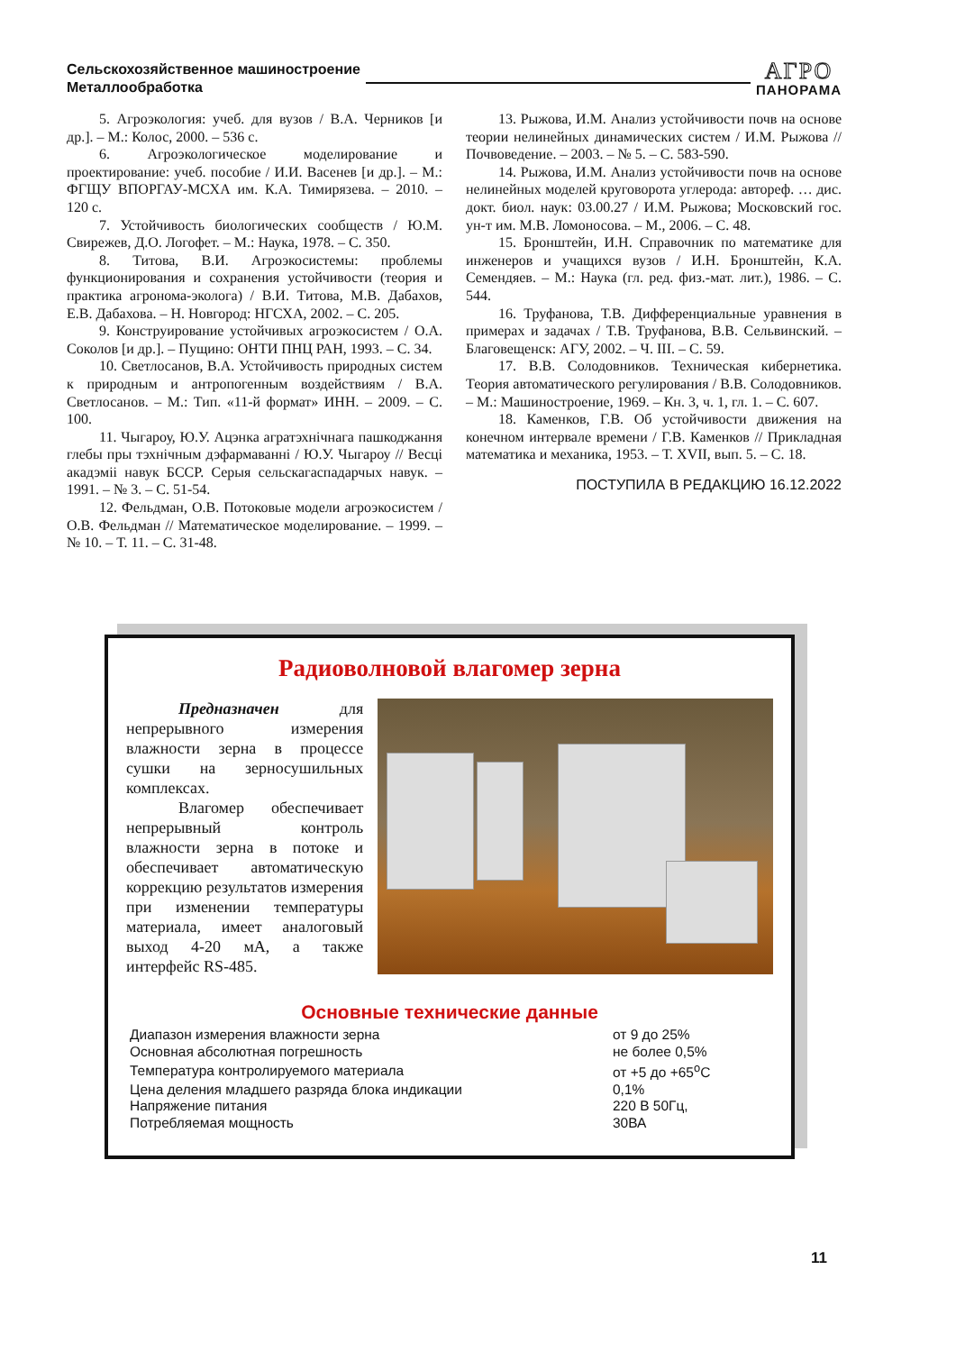Сельскохозяйственное машиностроение
Металлообработка
АГРО
ПАНОРАМА
5. Агроэкология: учеб. для вузов / В.А. Черников [и др.]. – М.: Колос, 2000. – 536 с.
6. Агроэкологическое моделирование и проектирование: учеб. пособие / И.И. Васенев [и др.]. – М.: ФГЩУ ВПОРГАУ-МСХА им. К.А. Тимирязева. – 2010. – 120 с.
7. Устойчивость биологических сообществ / Ю.М. Свирежев, Д.О. Логофет. – М.: Наука, 1978. – С. 350.
8. Титова, В.И. Агроэкосистемы: проблемы функционирования и сохранения устойчивости (теория и практика агронома-эколога) / В.И. Титова, М.В. Дабахов, Е.В. Дабахова. – Н. Новгород: НГСХА, 2002. – С. 205.
9. Конструирование устойчивых агроэкосистем / О.А. Соколов [и др.]. – Пущино: ОНТИ ПНЦ РАН, 1993. – С. 34.
10. Светлосанов, В.А. Устойчивость природных систем к природным и антропогенным воздействиям / В.А. Светлосанов. – М.: Тип. «11-й формат» ИНН. – 2009. – С. 100.
11. Чыгароу, Ю.У. Ацэнка агратэхнічнага пашкоджання глебы пры тэхнічным дэфармаванні / Ю.У. Чыгароу // Весці акадэміі навук БССР. Серыя сельскагаспадарчых навук. – 1991. – № 3. – С. 51-54.
12. Фельдман, О.В. Потоковые модели агроэкосистем / О.В. Фельдман // Математическое моделирование. – 1999. – № 10. – Т. 11. – С. 31-48.
13. Рыжова, И.М. Анализ устойчивости почв на основе теории нелинейных динамических систем / И.М. Рыжова // Почвоведение. – 2003. – № 5. – С. 583-590.
14. Рыжова, И.М. Анализ устойчивости почв на основе нелинейных моделей круговорота углерода: автореф. … дис. докт. биол. наук: 03.00.27 / И.М. Рыжова; Московский гос. ун-т им. М.В. Ломоносова. – М., 2006. – С. 48.
15. Бронштейн, И.Н. Справочник по математике для инженеров и учащихся вузов / И.Н. Бронштейн, К.А. Семендяев. – М.: Наука (гл. ред. физ.-мат. лит.), 1986. – С. 544.
16. Труфанова, Т.В. Дифференциальные уравнения в примерах и задачах / Т.В. Труфанова, В.В. Сельвинский. – Благовещенск: АГУ, 2002. – Ч. III. – С. 59.
17. В.В. Солодовников. Техническая кибернетика. Теория автоматического регулирования / В.В. Солодовников. – М.: Машиностроение, 1969. – Кн. 3, ч. 1, гл. 1. – С. 607.
18. Каменков, Г.В. Об устойчивости движения на конечном интервале времени / Г.В. Каменков // Прикладная математика и механика, 1953. – Т. XVII, вып. 5. – С. 18.
ПОСТУПИЛА В РЕДАКЦИЮ 16.12.2022
Радиоволновой влагомер зерна
Предназначен для непрерывного измерения влажности зерна в процессе сушки на зерносушильных комплексах.
Влагомер обеспечивает непрерывный контроль влажности зерна в потоке и обеспечивает автоматическую коррекцию результатов измерения при изменении температуры материала, имеет аналоговый выход 4-20 мА, а также интерфейс RS-485.
Основные технические данные
| Диапазон измерения влажности зерна | от 9 до 25% |
| Основная абсолютная погрешность | не более 0,5% |
| Температура контролируемого материала | от +5 до +65<sup>о</sup>С |
| Цена деления младшего разряда блока индикации | 0,1% |
| Напряжение питания | 220 В 50Гц, |
| Потребляемая мощность | 30ВА |
11